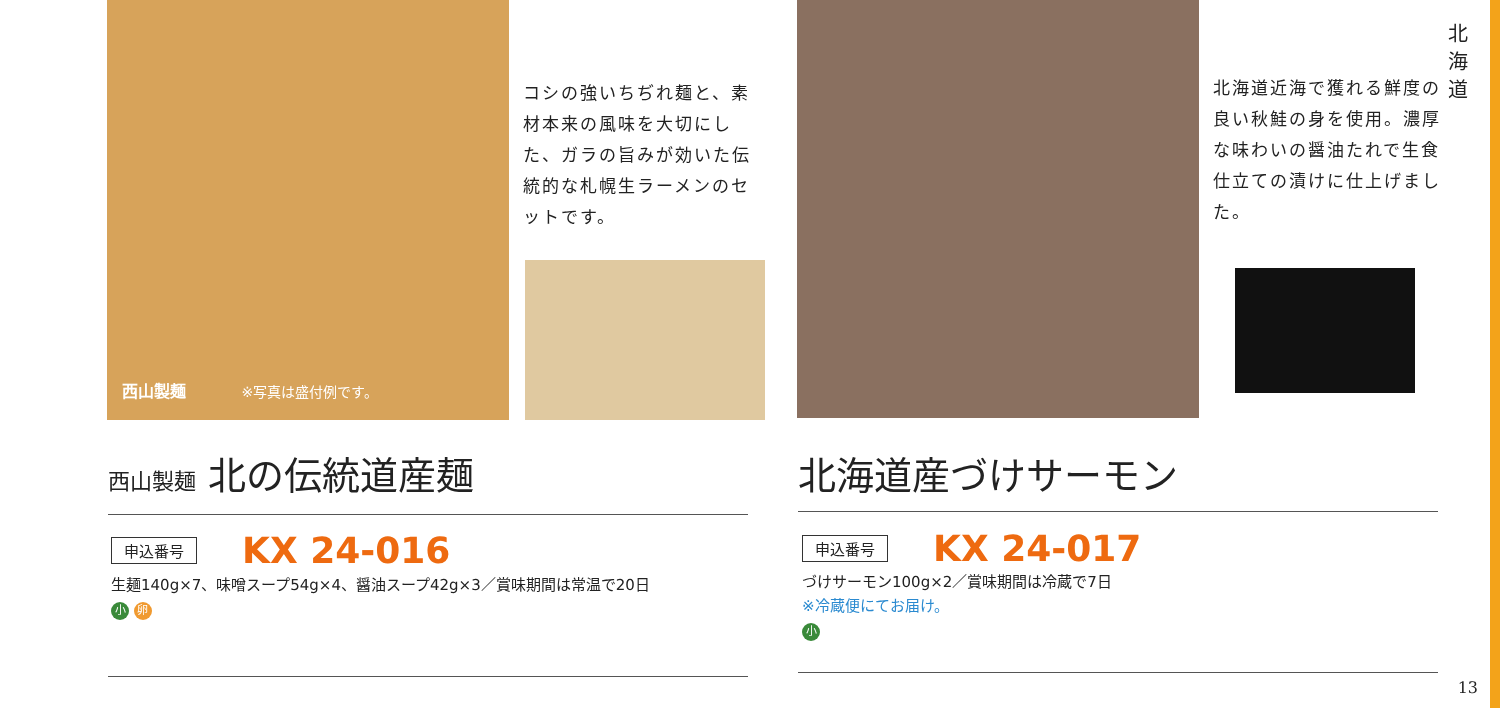北 海 道
コシの強いちぢれ麺と、素材本来の風味を大切にした、ガラの旨みが効いた伝統的な札幌生ラーメンのセットです。
西山製麺 ※写真は盛付例です。
西山製麺 北の伝統道産麺
申込番号 KX 24-016
生麺140g×7、味噌スープ54g×4、醤油スープ42g×3／賞味期間は常温で20日
小 卵
北海道近海で獲れる鮮度の良い秋鮭の身を使用。濃厚な味わいの醤油たれで生食仕立ての漬けに仕上げました。
北海道産づけサーモン
申込番号 KX 24-017
づけサーモン100g×2／賞味期間は冷蔵で7日
※冷蔵便にてお届け。
小
13